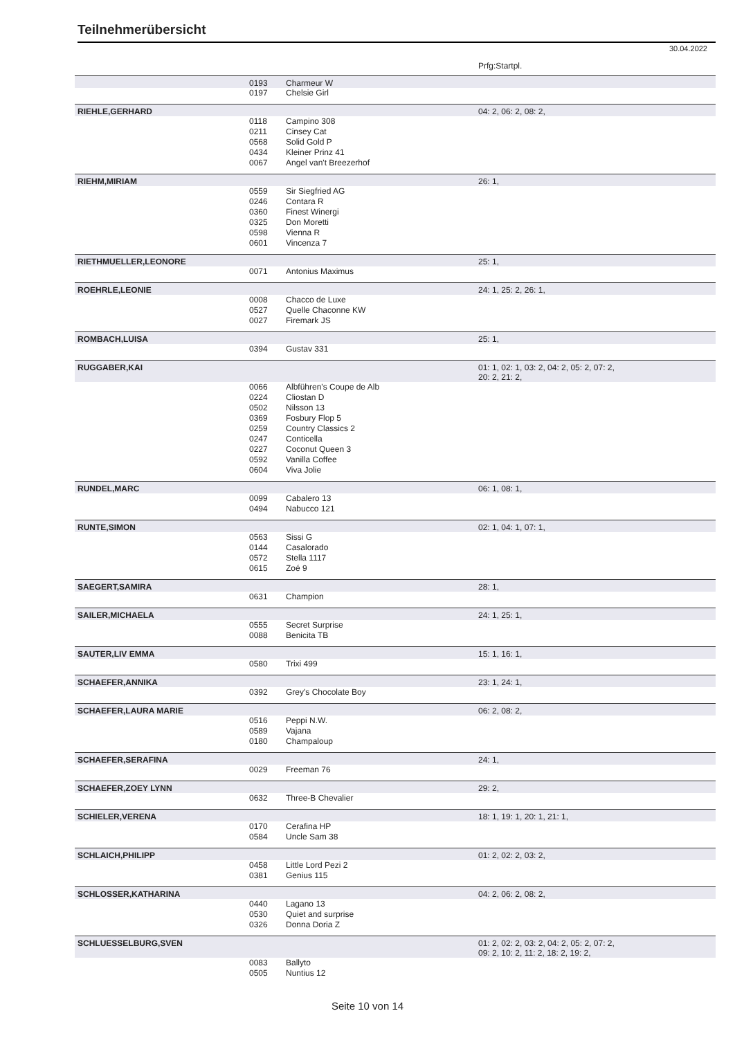Teilnehmerübersicht
30.04.2022
| | | | Prfg:Startpl. |
| | 0193 | Charmeur W | |
| | 0197 | Chelsie Girl | |
| RIEHLE,GERHARD | | | 04: 2, 06: 2, 08: 2, |
| | 0118 | Campino 308 | |
| | 0211 | Cinsey Cat | |
| | 0568 | Solid Gold P | |
| | 0434 | Kleiner Prinz 41 | |
| | 0067 | Angel van't Breezerhof | |
| RIEHM,MIRIAM | | | 26: 1, |
| | 0559 | Sir Siegfried AG | |
| | 0246 | Contara R | |
| | 0360 | Finest Winergi | |
| | 0325 | Don Moretti | |
| | 0598 | Vienna R | |
| | 0601 | Vincenza 7 | |
| RIETHMUELLER,LEONORE | | | 25: 1, |
| | 0071 | Antonius Maximus | |
| ROEHRLE,LEONIE | | | 24: 1, 25: 2, 26: 1, |
| | 0008 | Chacco de Luxe | |
| | 0527 | Quelle Chaconne KW | |
| | 0027 | Firemark JS | |
| ROMBACH,LUISA | | | 25: 1, |
| | 0394 | Gustav 331 | |
| RUGGABER,KAI | | | 01: 1, 02: 1, 03: 2, 04: 2, 05: 2, 07: 2, 20: 2, 21: 2, |
| | 0066 | Albführen's Coupe de Alb | |
| | 0224 | Cliostan D | |
| | 0502 | Nilsson 13 | |
| | 0369 | Fosbury Flop 5 | |
| | 0259 | Country Classics 2 | |
| | 0247 | Conticella | |
| | 0227 | Coconut Queen 3 | |
| | 0592 | Vanilla Coffee | |
| | 0604 | Viva Jolie | |
| RUNDEL,MARC | | | 06: 1, 08: 1, |
| | 0099 | Cabalero 13 | |
| | 0494 | Nabucco 121 | |
| RUNTE,SIMON | | | 02: 1, 04: 1, 07: 1, |
| | 0563 | Sissi G | |
| | 0144 | Casalorado | |
| | 0572 | Stella 1117 | |
| | 0615 | Zoé 9 | |
| SAEGERT,SAMIRA | | | 28: 1, |
| | 0631 | Champion | |
| SAILER,MICHAELA | | | 24: 1, 25: 1, |
| | 0555 | Secret Surprise | |
| | 0088 | Benicita TB | |
| SAUTER,LIV EMMA | | | 15: 1, 16: 1, |
| | 0580 | Trixi 499 | |
| SCHAEFER,ANNIKA | | | 23: 1, 24: 1, |
| | 0392 | Grey's Chocolate Boy | |
| SCHAEFER,LAURA MARIE | | | 06: 2, 08: 2, |
| | 0516 | Peppi N.W. | |
| | 0589 | Vajana | |
| | 0180 | Champaloup | |
| SCHAEFER,SERAFINA | | | 24: 1, |
| | 0029 | Freeman 76 | |
| SCHAEFER,ZOEY LYNN | | | 29: 2, |
| | 0632 | Three-B Chevalier | |
| SCHIELER,VERENA | | | 18: 1, 19: 1, 20: 1, 21: 1, |
| | 0170 | Cerafina HP | |
| | 0584 | Uncle Sam 38 | |
| SCHLAICH,PHILIPP | | | 01: 2, 02: 2, 03: 2, |
| | 0458 | Little Lord Pezi 2 | |
| | 0381 | Genius 115 | |
| SCHLOSSER,KATHARINA | | | 04: 2, 06: 2, 08: 2, |
| | 0440 | Lagano 13 | |
| | 0530 | Quiet and surprise | |
| | 0326 | Donna Doria Z | |
| SCHLUESSELBURG,SVEN | | | 01: 2, 02: 2, 03: 2, 04: 2, 05: 2, 07: 2, 09: 2, 10: 2, 11: 2, 18: 2, 19: 2, |
| | 0083 | Ballyto | |
| | 0505 | Nuntius 12 | |
Seite 10 von 14